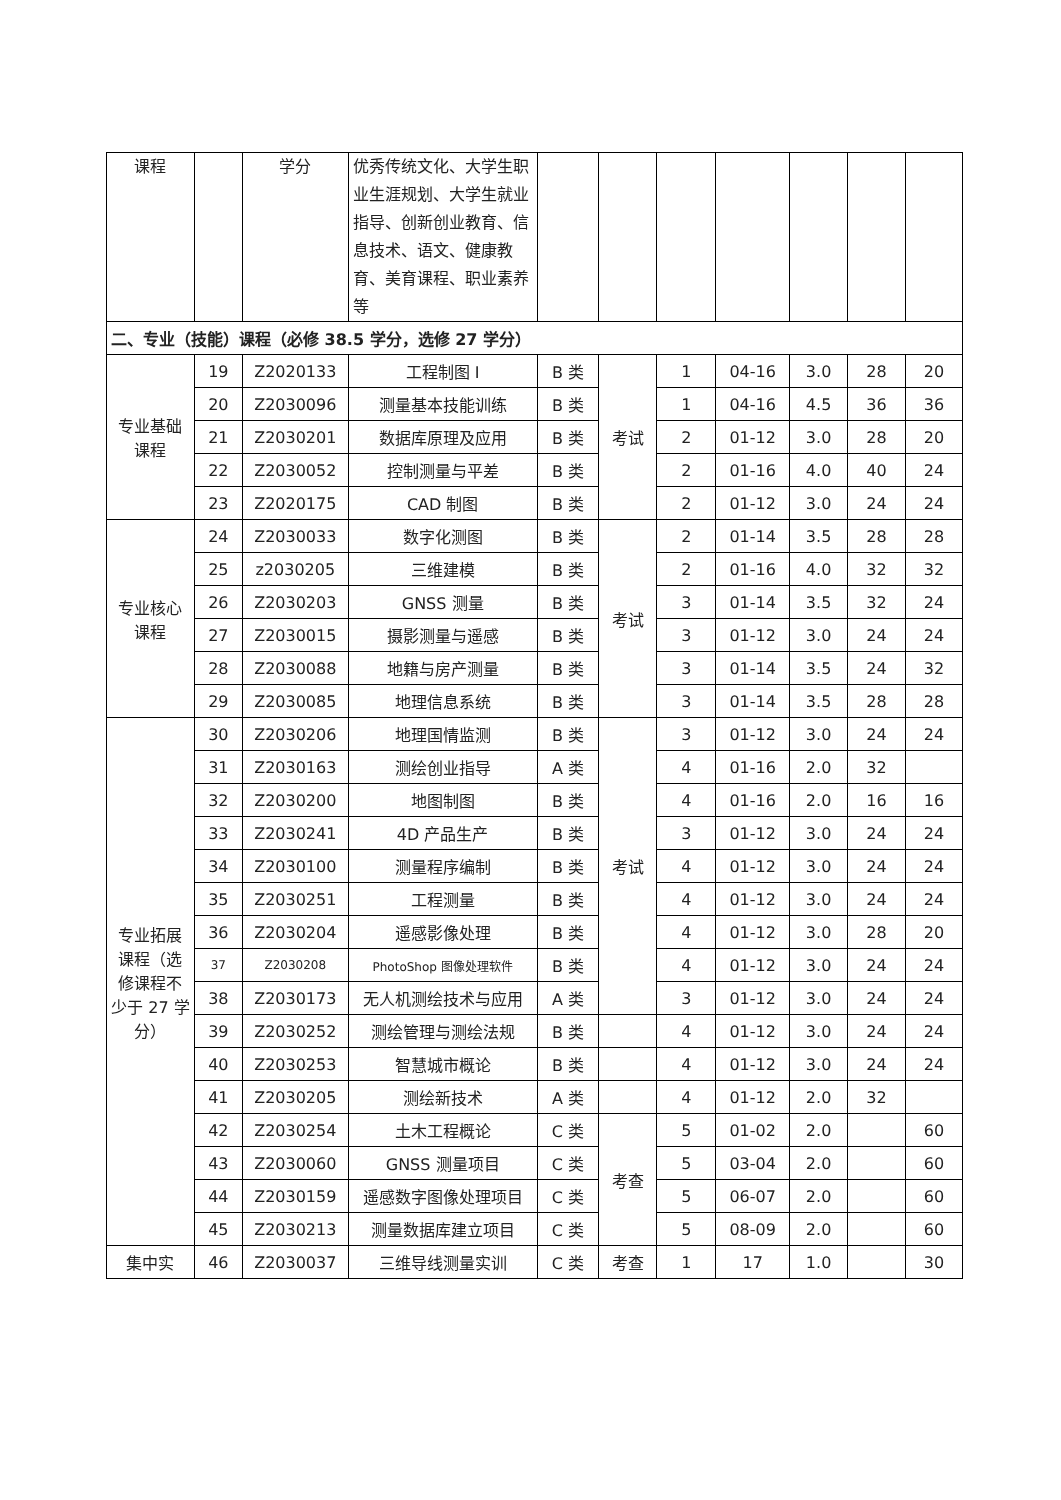| 课程 | | 学分 | 优秀传统文化、大学生职业生涯规划、大学生就业指导、创新创业教育、信息技术、语文、健康教育、美育课程、职业素养等 | | | | | | | |
| 二、专业（技能）课程（必修 38.5 学分，选修 27 学分） | | | | | | | | | | |
| 专业基础课程 | 19 | Z2020133 | 工程制图 I | B 类 | 考试 | 1 | 04-16 | 3.0 | 28 | 20 |
| | 20 | Z2030096 | 测量基本技能训练 | B 类 | | 1 | 04-16 | 4.5 | 36 | 36 |
| | 21 | Z2030201 | 数据库原理及应用 | B 类 | | 2 | 01-12 | 3.0 | 28 | 20 |
| | 22 | Z2030052 | 控制测量与平差 | B 类 | | 2 | 01-16 | 4.0 | 40 | 24 |
| | 23 | Z2020175 | CAD 制图 | B 类 | | 2 | 01-12 | 3.0 | 24 | 24 |
| 专业核心课程 | 24 | Z2030033 | 数字化测图 | B 类 | 考试 | 2 | 01-14 | 3.5 | 28 | 28 |
| | 25 | z2030205 | 三维建模 | B 类 | | 2 | 01-16 | 4.0 | 32 | 32 |
| | 26 | Z2030203 | GNSS 测量 | B 类 | | 3 | 01-14 | 3.5 | 32 | 24 |
| | 27 | Z2030015 | 摄影测量与遥感 | B 类 | | 3 | 01-12 | 3.0 | 24 | 24 |
| | 28 | Z2030088 | 地籍与房产测量 | B 类 | | 3 | 01-14 | 3.5 | 24 | 32 |
| | 29 | Z2030085 | 地理信息系统 | B 类 | | 3 | 01-14 | 3.5 | 28 | 28 |
| 专业拓展课程（选修课程不少于 27 学分） | 30 | Z2030206 | 地理国情监测 | B 类 | 考试 | 3 | 01-12 | 3.0 | 24 | 24 |
| | 31 | Z2030163 | 测绘创业指导 | A 类 | | 4 | 01-16 | 2.0 | 32 | |
| | 32 | Z2030200 | 地图制图 | B 类 | | 4 | 01-16 | 2.0 | 16 | 16 |
| | 33 | Z2030241 | 4D 产品生产 | B 类 | | 3 | 01-12 | 3.0 | 24 | 24 |
| | 34 | Z2030100 | 测量程序编制 | B 类 | | 4 | 01-12 | 3.0 | 24 | 24 |
| | 35 | Z2030251 | 工程测量 | B 类 | | 4 | 01-12 | 3.0 | 24 | 24 |
| | 36 | Z2030204 | 遥感影像处理 | B 类 | | 4 | 01-12 | 3.0 | 28 | 20 |
| | 37 | Z2030208 | PhotoShop 图像处理软件 | B 类 | | 4 | 01-12 | 3.0 | 24 | 24 |
| | 38 | Z2030173 | 无人机测绘技术与应用 | A 类 | | 3 | 01-12 | 3.0 | 24 | 24 |
| | 39 | Z2030252 | 测绘管理与测绘法规 | B 类 | | 4 | 01-12 | 3.0 | 24 | 24 |
| | 40 | Z2030253 | 智慧城市概论 | B 类 | | 4 | 01-12 | 3.0 | 24 | 24 |
| | 41 | Z2030205 | 测绘新技术 | A 类 | | 4 | 01-12 | 2.0 | 32 | |
| | 42 | Z2030254 | 土木工程概论 | C 类 | 考查 | 5 | 01-02 | 2.0 | | 60 |
| | 43 | Z2030060 | GNSS 测量项目 | C 类 | | 5 | 03-04 | 2.0 | | 60 |
| | 44 | Z2030159 | 遥感数字图像处理项目 | C 类 | | 5 | 06-07 | 2.0 | | 60 |
| | 45 | Z2030213 | 测量数据库建立项目 | C 类 | | 5 | 08-09 | 2.0 | | 60 |
| 集中实 | 46 | Z2030037 | 三维导线测量实训 | C 类 | 考查 | 1 | 17 | 1.0 | | 30 |